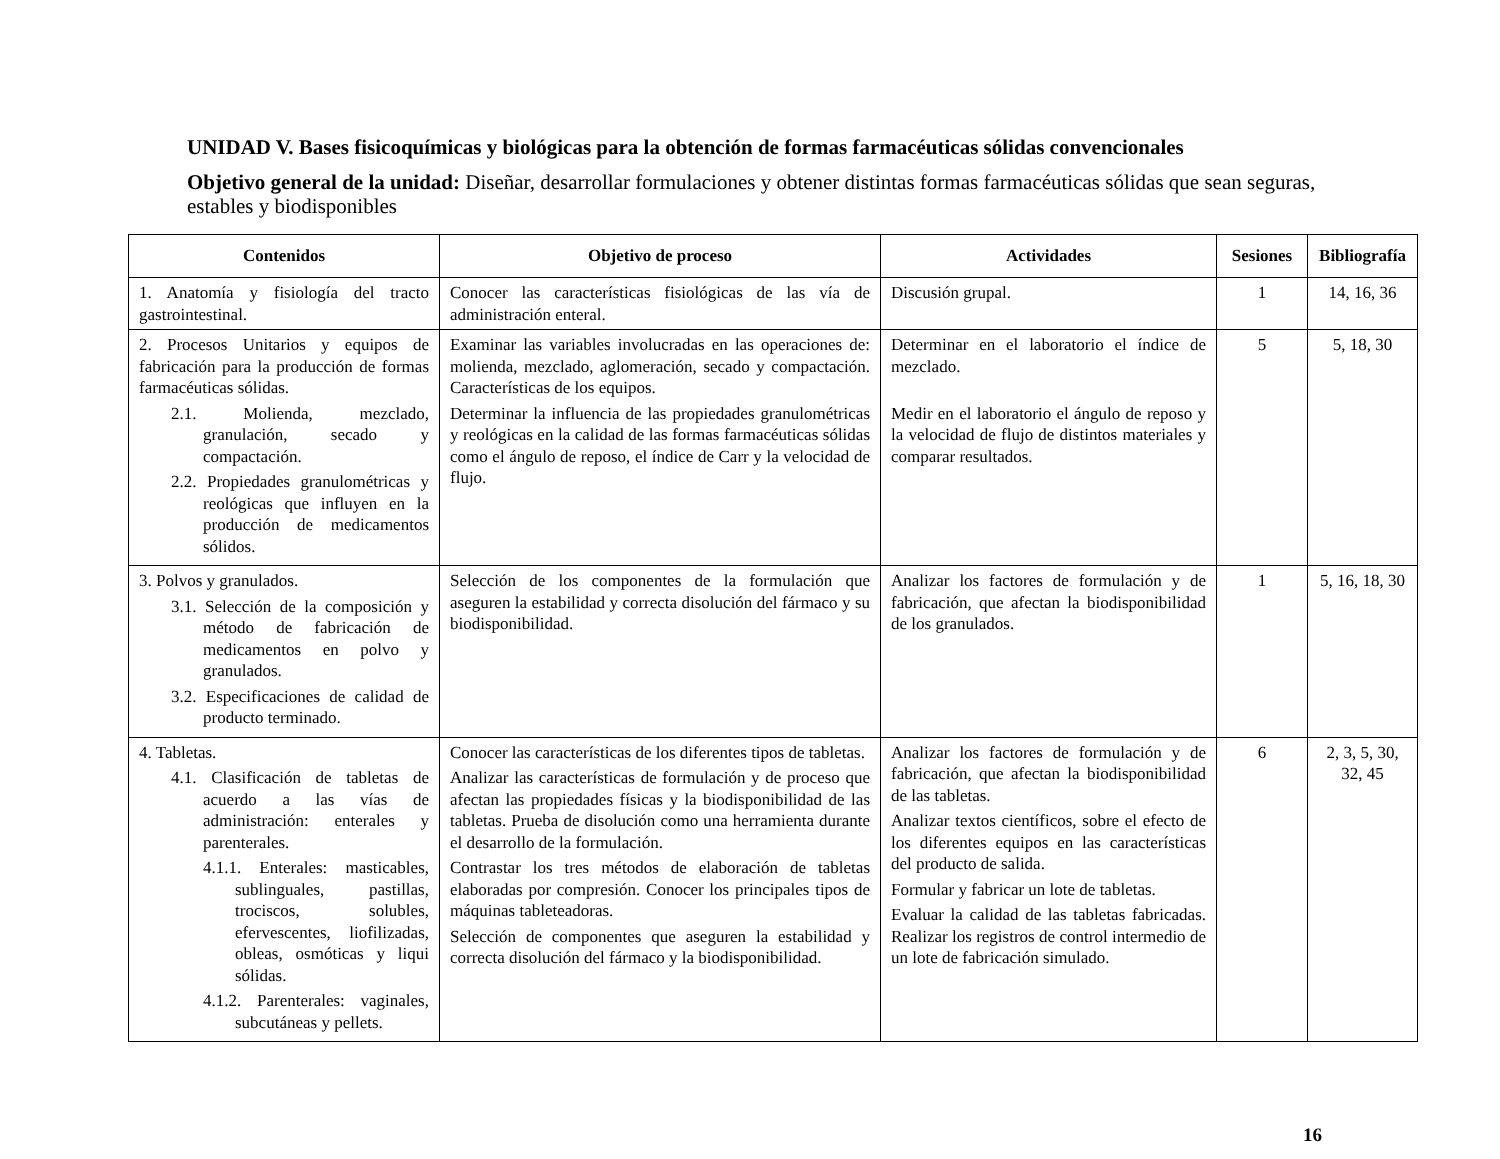UNIDAD V. Bases fisicoquímicas y biológicas para la obtención de formas farmacéuticas sólidas convencionales
Objetivo general de la unidad: Diseñar, desarrollar formulaciones y obtener distintas formas farmacéuticas sólidas que sean seguras, estables y biodisponibles
| Contenidos | Objetivo de proceso | Actividades | Sesiones | Bibliografía |
| --- | --- | --- | --- | --- |
| 1. Anatomía y fisiología del tracto gastrointestinal. | Conocer las características fisiológicas de las vía de administración enteral. | Discusión grupal. | 1 | 14, 16, 36 |
| 2. Procesos Unitarios y equipos de fabricación para la producción de formas farmacéuticas sólidas. 2.1. Molienda, mezclado, granulación, secado y compactación. 2.2. Propiedades granulométricas y reológicas que influyen en la producción de medicamentos sólidos. | Examinar las variables involucradas en las operaciones de: molienda, mezclado, aglomeración, secado y compactación. Características de los equipos. Determinar la influencia de las propiedades granulométricas y reológicas en la calidad de las formas farmacéuticas sólidas como el ángulo de reposo, el índice de Carr y la velocidad de flujo. | Determinar en el laboratorio el índice de mezclado. Medir en el laboratorio el ángulo de reposo y la velocidad de flujo de distintos materiales y comparar resultados. | 5 | 5, 18, 30 |
| 3. Polvos y granulados. 3.1. Selección de la composición y método de fabricación de medicamentos en polvo y granulados. 3.2. Especificaciones de calidad de producto terminado. | Selección de los componentes de la formulación que aseguren la estabilidad y correcta disolución del fármaco y su biodisponibilidad. | Analizar los factores de formulación y de fabricación, que afectan la biodisponibilidad de los granulados. | 1 | 5, 16, 18, 30 |
| 4. Tabletas. 4.1. Clasificación de tabletas de acuerdo a las vías de administración: enterales y parenterales. 4.1.1. Enterales: masticables, sublinguales, pastillas, trociscos, solubles, efervescentes, liofilizadas, obleas, osmóticas y liqui sólidas. 4.1.2. Parenterales: vaginales, subcutáneas y pellets. | Conocer las características de los diferentes tipos de tabletas. Analizar las características de formulación y de proceso que afectan las propiedades físicas y la biodisponibilidad de las tabletas. Prueba de disolución como una herramienta durante el desarrollo de la formulación. Contrastar los tres métodos de elaboración de tabletas elaboradas por compresión. Conocer los principales tipos de máquinas tableteadoras. Selección de componentes que aseguren la estabilidad y correcta disolución del fármaco y la biodisponibilidad. | Analizar los factores de formulación y de fabricación, que afectan la biodisponibilidad de las tabletas. Analizar textos científicos, sobre el efecto de los diferentes equipos en las características del producto de salida. Formular y fabricar un lote de tabletas. Evaluar la calidad de las tabletas fabricadas. Realizar los registros de control intermedio de un lote de fabricación simulado. | 6 | 2, 3, 5, 30, 32, 45 |
16